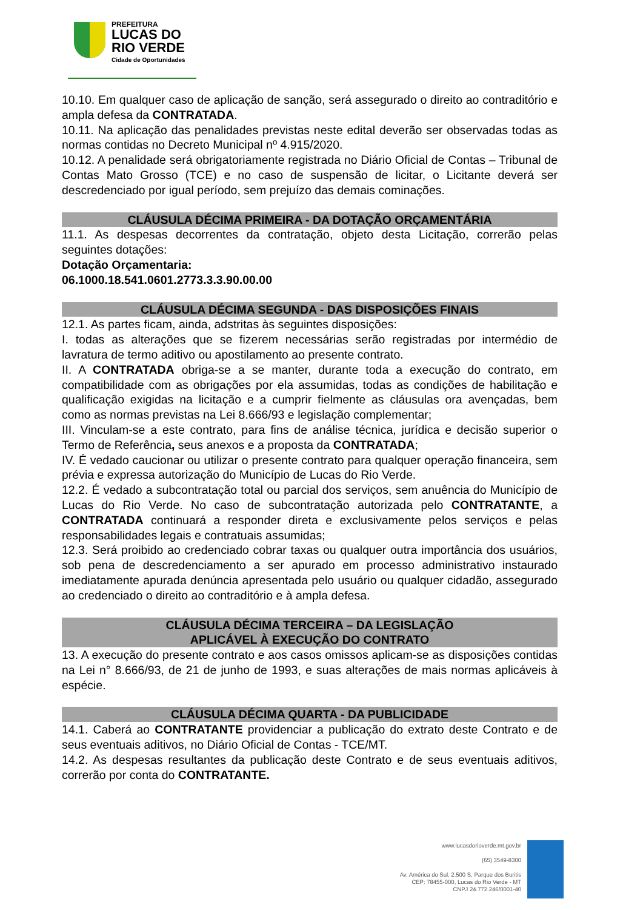PREFEITURA
LUCAS DO
RIO VERDE
Cidade de Oportunidades
10.10. Em qualquer caso de aplicação de sanção, será assegurado o direito ao contraditório e ampla defesa da CONTRATADA.
10.11. Na aplicação das penalidades previstas neste edital deverão ser observadas todas as normas contidas no Decreto Municipal nº 4.915/2020.
10.12. A penalidade será obrigatoriamente registrada no Diário Oficial de Contas – Tribunal de Contas Mato Grosso (TCE) e no caso de suspensão de licitar, o Licitante deverá ser descredenciado por igual período, sem prejuízo das demais cominações.
CLÁUSULA DÉCIMA PRIMEIRA - DA DOTAÇÃO ORÇAMENTÁRIA
11.1. As despesas decorrentes da contratação, objeto desta Licitação, correrão pelas seguintes dotações:
Dotação Orçamentaria:
06.1000.18.541.0601.2773.3.3.90.00.00
CLÁUSULA DÉCIMA SEGUNDA - DAS DISPOSIÇÕES FINAIS
12.1. As partes ficam, ainda, adstritas às seguintes disposições:
I. todas as alterações que se fizerem necessárias serão registradas por intermédio de lavratura de termo aditivo ou apostilamento ao presente contrato.
II. A CONTRATADA obriga-se a se manter, durante toda a execução do contrato, em compatibilidade com as obrigações por ela assumidas, todas as condições de habilitação e qualificação exigidas na licitação e a cumprir fielmente as cláusulas ora avençadas, bem como as normas previstas na Lei 8.666/93 e legislação complementar;
III. Vinculam-se a este contrato, para fins de análise técnica, jurídica e decisão superior o Termo de Referência, seus anexos e a proposta da CONTRATADA;
IV. É vedado caucionar ou utilizar o presente contrato para qualquer operação financeira, sem prévia e expressa autorização do Município de Lucas do Rio Verde.
12.2. É vedado a subcontratação total ou parcial dos serviços, sem anuência do Município de Lucas do Rio Verde. No caso de subcontratação autorizada pelo CONTRATANTE, a CONTRATADA continuará a responder direta e exclusivamente pelos serviços e pelas responsabilidades legais e contratuais assumidas;
12.3. Será proibido ao credenciado cobrar taxas ou qualquer outra importância dos usuários, sob pena de descredenciamento a ser apurado em processo administrativo instaurado imediatamente apurada denúncia apresentada pelo usuário ou qualquer cidadão, assegurado ao credenciado o direito ao contraditório e à ampla defesa.
CLÁUSULA DÉCIMA TERCEIRA – DA LEGISLAÇÃO
APLICÁVEL À EXECUÇÃO DO CONTRATO
13. A execução do presente contrato e aos casos omissos aplicam-se as disposições contidas na Lei n° 8.666/93, de 21 de junho de 1993, e suas alterações de mais normas aplicáveis à espécie.
CLÁUSULA DÉCIMA QUARTA - DA PUBLICIDADE
14.1. Caberá ao CONTRATANTE providenciar a publicação do extrato deste Contrato e de seus eventuais aditivos, no Diário Oficial de Contas - TCE/MT.
14.2. As despesas resultantes da publicação deste Contrato e de seus eventuais aditivos, correrão por conta do CONTRATANTE.
www.lucasdorioverde.mt.gov.br
(65) 3549-8300
Av. América do Sul, 2.500 S, Parque dos Buritis
CEP: 78455-000, Lucas do Rio Verde - MT
CNPJ 24.772.246/0001-40